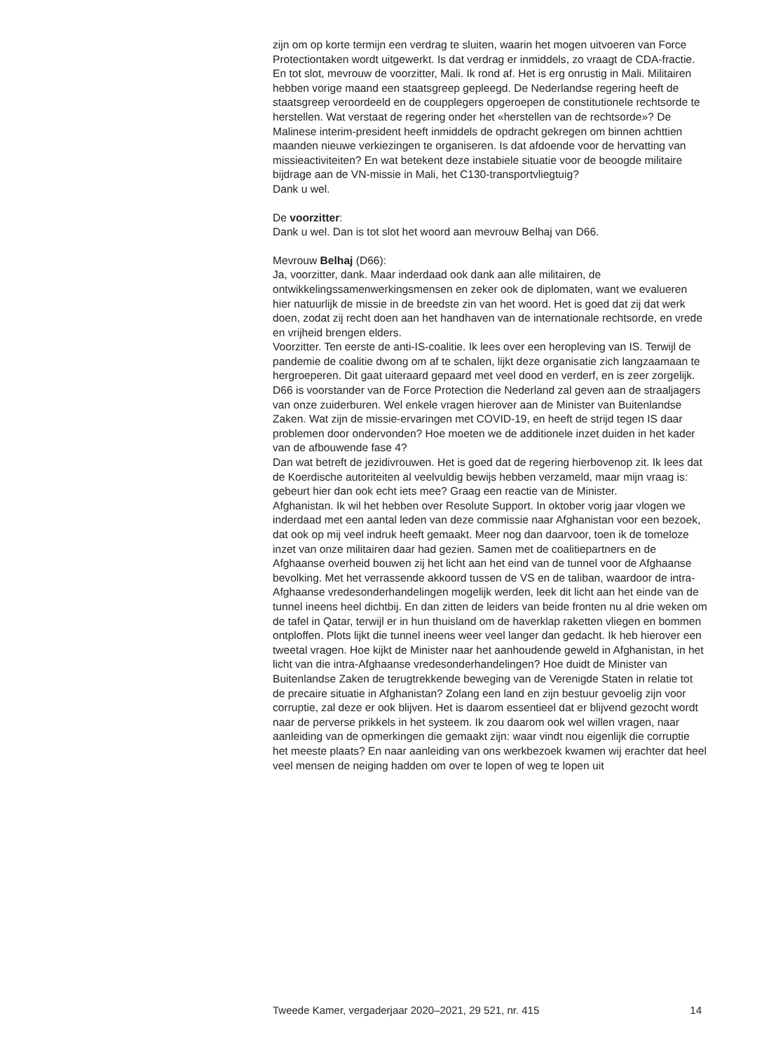zijn om op korte termijn een verdrag te sluiten, waarin het mogen uitvoeren van Force Protectiontaken wordt uitgewerkt. Is dat verdrag er inmiddels, zo vraagt de CDA-fractie.
En tot slot, mevrouw de voorzitter, Mali. Ik rond af. Het is erg onrustig in Mali. Militairen hebben vorige maand een staatsgreep gepleegd. De Nederlandse regering heeft de staatsgreep veroordeeld en de coupplegers opgeroepen de constitutionele rechtsorde te herstellen. Wat verstaat de regering onder het «herstellen van de rechtsorde»? De Malinese interim-president heeft inmiddels de opdracht gekregen om binnen achttien maanden nieuwe verkiezingen te organiseren. Is dat afdoende voor de hervatting van missieactiviteiten? En wat betekent deze instabiele situatie voor de beoogde militaire bijdrage aan de VN-missie in Mali, het C130-transportvliegtuig?
Dank u wel.
De voorzitter:
Dank u wel. Dan is tot slot het woord aan mevrouw Belhaj van D66.
Mevrouw Belhaj (D66):
Ja, voorzitter, dank. Maar inderdaad ook dank aan alle militairen, de ontwikkelingssamenwerkingsmensen en zeker ook de diplomaten, want we evalueren hier natuurlijk de missie in de breedste zin van het woord. Het is goed dat zij dat werk doen, zodat zij recht doen aan het handhaven van de internationale rechtsorde, en vrede en vrijheid brengen elders.
Voorzitter. Ten eerste de anti-IS-coalitie. Ik lees over een heropleving van IS. Terwijl de pandemie de coalitie dwong om af te schalen, lijkt deze organisatie zich langzaamaan te hergroeperen. Dit gaat uiteraard gepaard met veel dood en verderf, en is zeer zorgelijk. D66 is voorstander van de Force Protection die Nederland zal geven aan de straaljagers van onze zuiderburen. Wel enkele vragen hierover aan de Minister van Buitenlandse Zaken. Wat zijn de missie-ervaringen met COVID-19, en heeft de strijd tegen IS daar problemen door ondervonden? Hoe moeten we de additionele inzet duiden in het kader van de afbouwende fase 4?
Dan wat betreft de jezidivrouwen. Het is goed dat de regering hierbovenop zit. Ik lees dat de Koerdische autoriteiten al veelvuldig bewijs hebben verzameld, maar mijn vraag is: gebeurt hier dan ook echt iets mee? Graag een reactie van de Minister.
Afghanistan. Ik wil het hebben over Resolute Support. In oktober vorig jaar vlogen we inderdaad met een aantal leden van deze commissie naar Afghanistan voor een bezoek, dat ook op mij veel indruk heeft gemaakt. Meer nog dan daarvoor, toen ik de tomeloze inzet van onze militairen daar had gezien. Samen met de coalitiepartners en de Afghaanse overheid bouwen zij het licht aan het eind van de tunnel voor de Afghaanse bevolking. Met het verrassende akkoord tussen de VS en de taliban, waardoor de intra-Afghaanse vredesonderhandelingen mogelijk werden, leek dit licht aan het einde van de tunnel ineens heel dichtbij. En dan zitten de leiders van beide fronten nu al drie weken om de tafel in Qatar, terwijl er in hun thuisland om de haverklap raketten vliegen en bommen ontploffen. Plots lijkt die tunnel ineens weer veel langer dan gedacht. Ik heb hierover een tweetal vragen. Hoe kijkt de Minister naar het aanhoudende geweld in Afghanistan, in het licht van die intra-Afghaanse vredesonderhandelingen? Hoe duidt de Minister van Buitenlandse Zaken de terugtrekkende beweging van de Verenigde Staten in relatie tot de precaire situatie in Afghanistan? Zolang een land en zijn bestuur gevoelig zijn voor corruptie, zal deze er ook blijven. Het is daarom essentieel dat er blijvend gezocht wordt naar de perverse prikkels in het systeem. Ik zou daarom ook wel willen vragen, naar aanleiding van de opmerkingen die gemaakt zijn: waar vindt nou eigenlijk die corruptie het meeste plaats? En naar aanleiding van ons werkbezoek kwamen wij erachter dat heel veel mensen de neiging hadden om over te lopen of weg te lopen uit
Tweede Kamer, vergaderjaar 2020–2021, 29 521, nr. 415 14